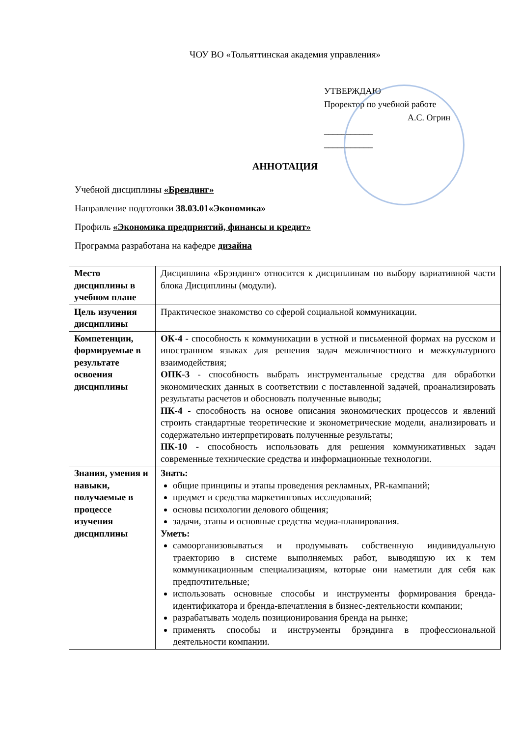ЧОУ ВО «Тольяттинская академия управления»
УТВЕРЖДАЮ
Проректор по учебной работе
А.С. Огрин
___________
___________
АННОТАЦИЯ
Учебной дисциплины «Брендинг»
Направление подготовки 38.03.01«Экономика»
Профиль «Экономика предприятий, финансы и кредит»
Программа разработана на кафедре дизайна
| Место дисциплины в учебном плане | Дисциплина «Брэндинг» относится к дисциплинам по выбору вариативной части блока Дисциплины (модули). |
| Цель изучения дисциплины | Практическое знакомство со сферой социальной коммуникации. |
| Компетенции, формируемые в результате освоения дисциплины | ОК-4 - способность к коммуникации в устной и письменной формах на русском и иностранном языках для решения задач межличностного и межкультурного взаимодействия; ОПК-3 - способность выбрать инструментальные средства для обработки экономических данных в соответствии с поставленной задачей, проанализировать результаты расчетов и обосновать полученные выводы; ПК-4 - способность на основе описания экономических процессов и явлений строить стандартные теоретические и эконометрические модели, анализировать и содержательно интерпретировать полученные результаты; ПК-10 - способность использовать для решения коммуникативных задач современные технические средства и информационные технологии. |
| Знания, умения и навыки, получаемые в процессе изучения дисциплины | Знать: общие принципы и этапы проведения рекламных, PR-кампаний; предмет и средства маркетинговых исследований; основы психологии делового общения; задачи, этапы и основные средства медиа-планирования. Уметь: самоорганизовываться и продумывать собственную индивидуальную траекторию в системе выполняемых работ, выводящую их к тем коммуникационным специализациям, которые они наметили для себя как предпочтительные; использовать основные способы и инструменты формирования бренда-идентификатора и бренда-впечатления в бизнес-деятельности компании; разрабатывать модель позиционирования бренда на рынке; применять способы и инструменты брэндинга в профессиональной деятельности компании. |